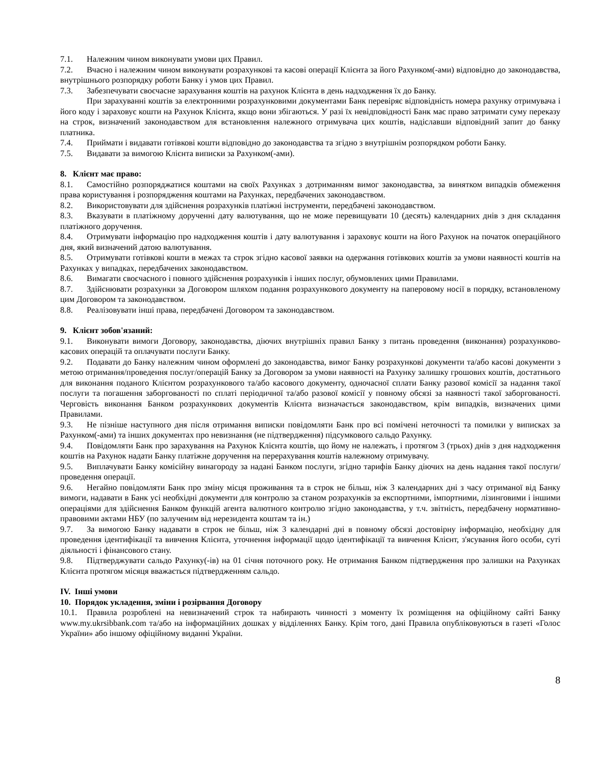7.1. Належним чином виконувати умови цих Правил.
7.2. Вчасно і належним чином виконувати розрахункові та касові операції Клієнта за його Рахунком(-ами) відповідно до законодавства, внутрішнього розпорядку роботи Банку і умов цих Правил.
7.3. Забезпечувати своєчасне зарахування коштів на рахунок Клієнта в день надходження їх до Банку.
При зарахуванні коштів за електронними розрахунковими документами Банк перевіряє відповідність номера рахунку отримувача і його коду і зараховує кошти на Рахунок Клієнта, якщо вони збігаються. У разі їх невідповідності Банк має право затримати суму переказу на строк, визначений законодавством для встановлення належного отримувача цих коштів, надіславши відповідний запит до банку платника.
7.4. Приймати і видавати готівкові кошти відповідно до законодавства та згідно з внутрішнім розпорядком роботи Банку.
7.5. Видавати за вимогою Клієнта виписки за Рахунком(-ами).
8. Клієнт має право:
8.1. Самостійно розпоряджатися коштами на своїх Рахунках з дотриманням вимог законодавства, за винятком випадків обмеження права користування і розпорядження коштами на Рахунках, передбачених законодавством.
8.2. Використовувати для здійснення розрахунків платіжні інструменти, передбачені законодавством.
8.3. Вказувати в платіжному дорученні дату валютування, що не може перевищувати 10 (десять) календарних днів з дня складання платіжного доручення.
8.4. Отримувати інформацію про надходження коштів і дату валютування і зараховує кошти на його Рахунок на початок операційного дня, який визначений датою валютування.
8.5. Отримувати готівкові кошти в межах та строк згідно касової заявки на одержання готівкових коштів за умови наявності коштів на Рахунках у випадках, передбачених законодавством.
8.6. Вимагати своєчасного і повного здійснення розрахунків і інших послуг, обумовлених цими Правилами.
8.7. Здійснювати розрахунки за Договором шляхом подання розрахункового документу на паперовому носії в порядку, встановленому цим Договором та законодавством.
8.8. Реалізовувати інші права, передбачені Договором та законодавством.
9. Клієнт зобов'язаний:
9.1. Виконувати вимоги Договору, законодавства, діючих внутрішніх правил Банку з питань проведення (виконання) розрахунково-касових операцій та оплачувати послуги Банку.
9.2. Подавати до Банку належним чином оформлені до законодавства, вимог Банку розрахункові документи та/або касові документи з метою отримання/проведення послуг/операцій Банку за Договором за умови наявності на Рахунку залишку грошових коштів, достатнього для виконання поданого Клієнтом розрахункового та/або касового документу, одночасної сплати Банку разової комісії за надання такої послуги та погашення заборгованості по сплаті періодичної та/або разової комісії у повному обсязі за наявності такої заборгованості. Черговість виконання Банком розрахункових документів Клієнта визначається законодавством, крім випадків, визначених цими Правилами.
9.3. Не пізніше наступного дня після отримання виписки повідомляти Банк про всі помічені неточності та помилки у виписках за Рахунком(-ами) та інших документах про невизнання (не підтвердження) підсумкового сальдо Рахунку.
9.4. Повідомляти Банк про зарахування на Рахунок Клієнта коштів, що йому не належать, і протягом 3 (трьох) днів з дня надходження коштів на Рахунок надати Банку платіжне доручення на перерахування коштів належному отримувачу.
9.5. Виплачувати Банку комісійну винагороду за надані Банком послуги, згідно тарифів Банку діючих на день надання такої послуги/проведення операції.
9.6. Негайно повідомляти Банк про зміну місця проживання та в строк не більш, ніж 3 календарних дні з часу отриманої від Банку вимоги, надавати в Банк усі необхідні документи для контролю за станом розрахунків за експортними, імпортними, лізинговими і іншими операціями для здійснення Банком функцій агента валютного контролю згідно законодавства, у т.ч. звітність, передбачену нормативно-правовими актами НБУ (по залученим від нерезидента коштам та ін.)
9.7. За вимогою Банку надавати в строк не більш, ніж 3 календарні дні в повному обсязі достовірну інформацію, необхідну для проведення ідентифікації та вивчення Клієнта, уточнення інформації щодо ідентифікації та вивчення Клієнт, з'ясування його особи, суті діяльності і фінансового стану.
9.8. Підтверджувати сальдо Рахунку(-ів) на 01 січня поточного року. Не отримання Банком підтвердження про залишки на Рахунках Клієнта протягом місяця вважається підтвердженням сальдо.
IV. Інші умови
10. Порядок укладення, зміни і розірвання Договору
10.1. Правила розроблені на невизначений строк та набирають чинності з моменту їх розміщення на офіційному сайті Банку www.my.ukrsibbank.com та/або на інформаційних дошках у відділеннях Банку. Крім того, дані Правила опубліковуються в газеті «Голос України» або іншому офіційному виданні України.
8